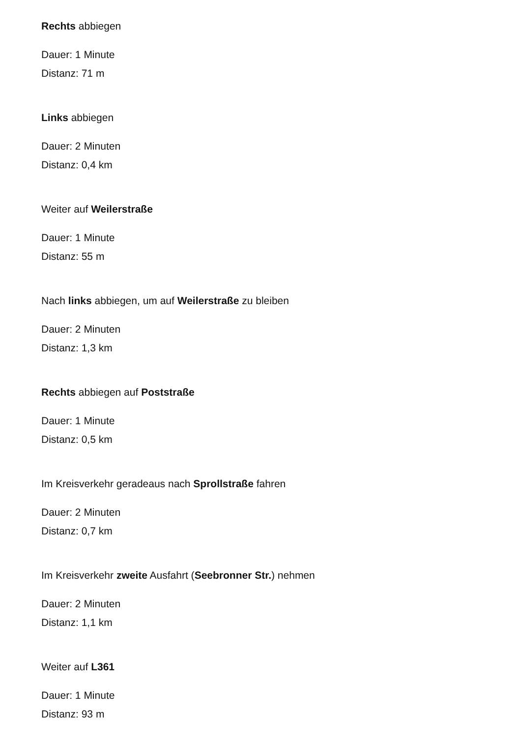Rechts abbiegen
Dauer: 1 Minute
Distanz: 71 m
Links abbiegen
Dauer: 2 Minuten
Distanz: 0,4 km
Weiter auf Weilerstraße
Dauer: 1 Minute
Distanz: 55 m
Nach links abbiegen, um auf Weilerstraße zu bleiben
Dauer: 2 Minuten
Distanz: 1,3 km
Rechts abbiegen auf Poststraße
Dauer: 1 Minute
Distanz: 0,5 km
Im Kreisverkehr geradeaus nach Sprollstraße fahren
Dauer: 2 Minuten
Distanz: 0,7 km
Im Kreisverkehr zweite Ausfahrt (Seebronner Str.) nehmen
Dauer: 2 Minuten
Distanz: 1,1 km
Weiter auf L361
Dauer: 1 Minute
Distanz: 93 m